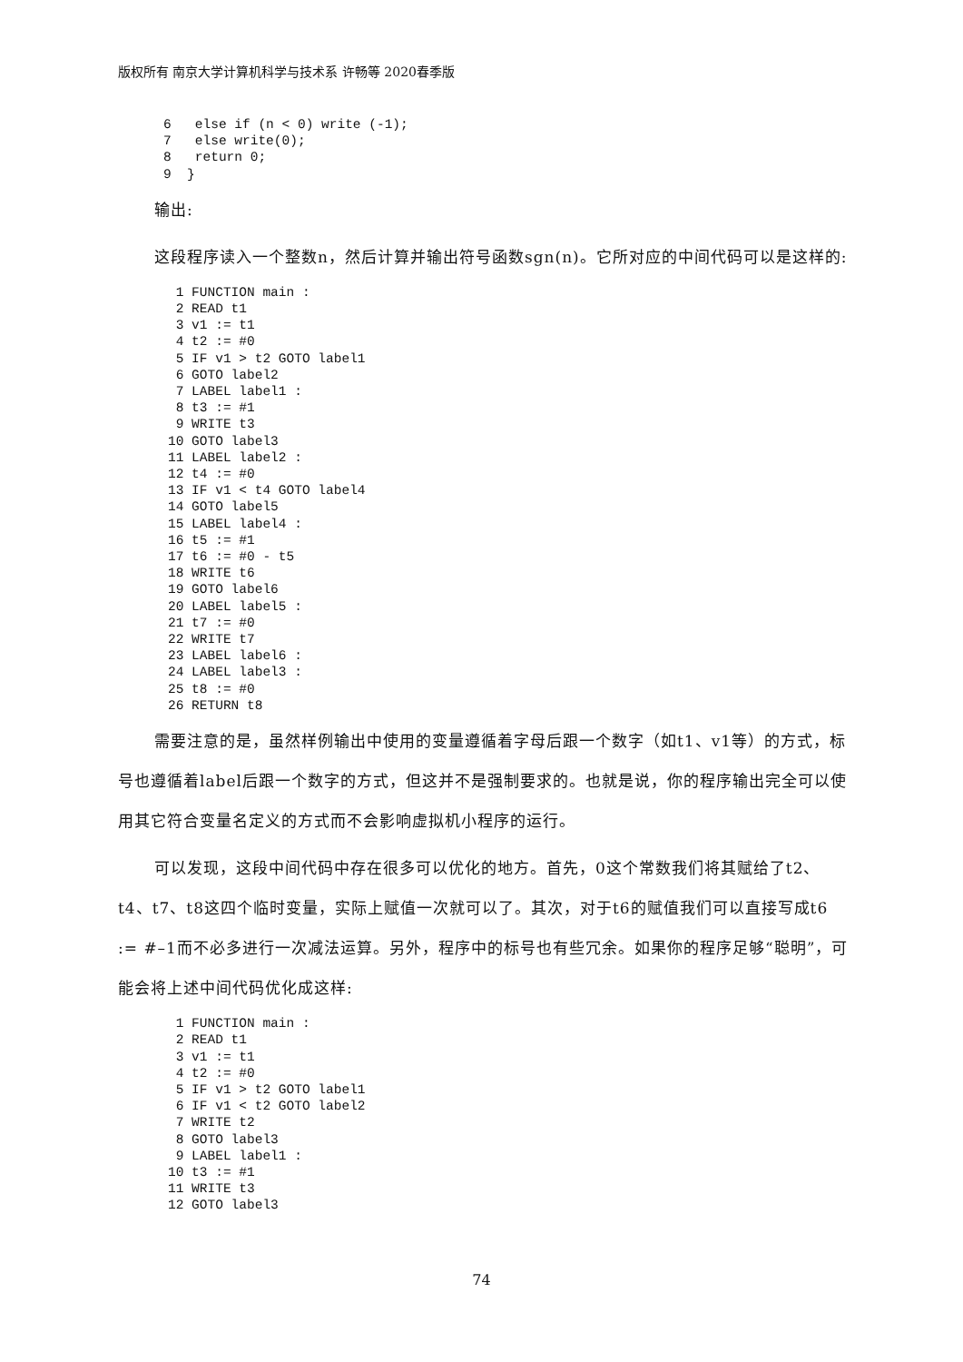版权所有 南京大学计算机科学与技术系 许畅等 2020春季版
6   else if (n < 0) write (-1);
7   else write(0);
8   return 0;
9  }
输出:
这段程序读入一个整数n，然后计算并输出符号函数sgn(n)。它所对应的中间代码可以是这样的:
 1 FUNCTION main :
 2 READ t1
 3 v1 := t1
 4 t2 := #0
 5 IF v1 > t2 GOTO label1
 6 GOTO label2
 7 LABEL label1 :
 8 t3 := #1
 9 WRITE t3
10 GOTO label3
11 LABEL label2 :
12 t4 := #0
13 IF v1 < t4 GOTO label4
14 GOTO label5
15 LABEL label4 :
16 t5 := #1
17 t6 := #0 - t5
18 WRITE t6
19 GOTO label6
20 LABEL label5 :
21 t7 := #0
22 WRITE t7
23 LABEL label6 :
24 LABEL label3 :
25 t8 := #0
26 RETURN t8
需要注意的是，虽然样例输出中使用的变量遵循着字母后跟一个数字（如t1、v1等）的方式，标号也遵循着label后跟一个数字的方式，但这并不是强制要求的。也就是说，你的程序输出完全可以使用其它符合变量名定义的方式而不会影响虚拟机小程序的运行。
可以发现，这段中间代码中存在很多可以优化的地方。首先，0这个常数我们将其赋给了t2、t4、t7、t8这四个临时变量，实际上赋值一次就可以了。其次，对于t6的赋值我们可以直接写成t6 := #–1而不必多进行一次减法运算。另外，程序中的标号也有些冗余。如果你的程序足够“聪明”，可能会将上述中间代码优化成这样:
 1 FUNCTION main :
 2 READ t1
 3 v1 := t1
 4 t2 := #0
 5 IF v1 > t2 GOTO label1
 6 IF v1 < t2 GOTO label2
 7 WRITE t2
 8 GOTO label3
 9 LABEL label1 :
10 t3 := #1
11 WRITE t3
12 GOTO label3
74